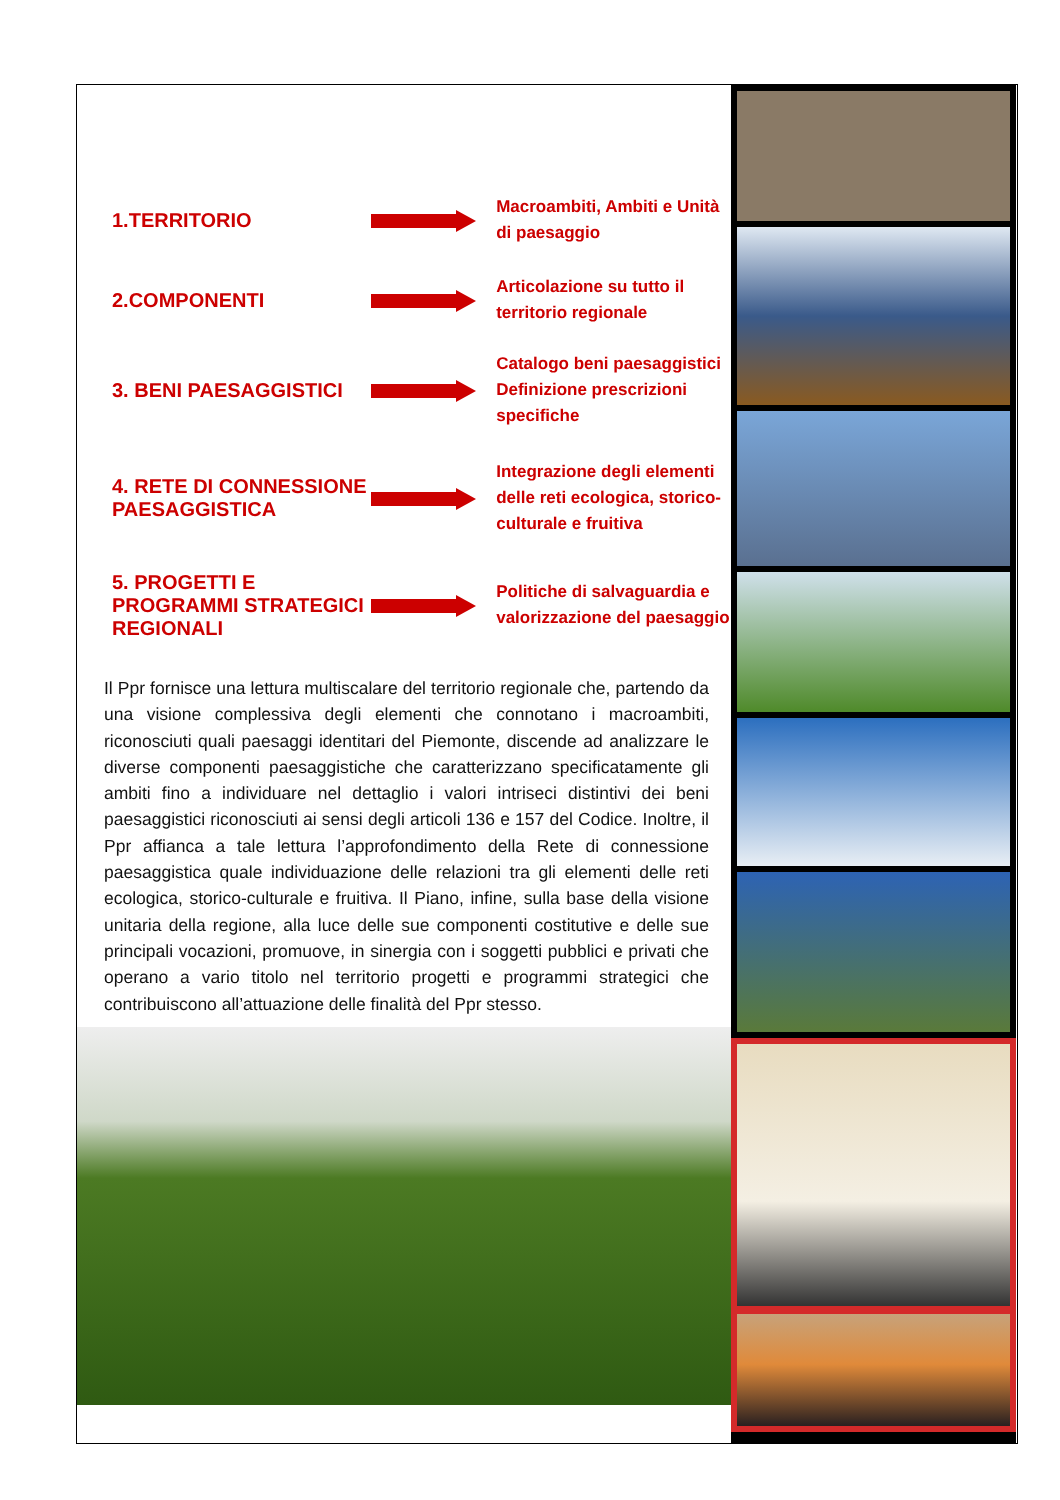1.TERRITORIO
Macroambiti, Ambiti e Unità di paesaggio
2.COMPONENTI
Articolazione su tutto il territorio regionale
3. BENI PAESAGGISTICI
Catalogo beni paesaggistici Definizione prescrizioni specifiche
4. RETE DI CONNESSIONE PAESAGGISTICA
Integrazione degli elementi delle reti ecologica, storico-culturale e fruitiva
5. PROGETTI E PROGRAMMI STRATEGICI REGIONALI
Politiche di salvaguardia e valorizzazione del paesaggio
Il Ppr fornisce una lettura multiscalare del territorio regionale che, partendo da una visione complessiva degli elementi che connotano i macroambiti, riconosciuti quali paesaggi identitari del Piemonte, discende ad analizzare le diverse componenti paesaggistiche che caratterizzano specificatamente gli ambiti fino a individuare nel dettaglio i valori intriseci distintivi dei beni paesaggistici riconosciuti ai sensi degli articoli 136 e 157 del Codice. Inoltre, il Ppr affianca a tale lettura l’approfondimento della Rete di connessione paesaggistica quale individuazione delle relazioni tra gli elementi delle reti ecologica, storico-culturale e fruitiva. Il Piano, infine, sulla base della visione unitaria della regione, alla luce delle sue componenti costitutive e delle sue principali vocazioni, promuove, in sinergia con i soggetti pubblici e privati che operano a vario titolo nel territorio progetti e programmi strategici che contribuiscono all’attuazione delle finalità del Ppr stesso.